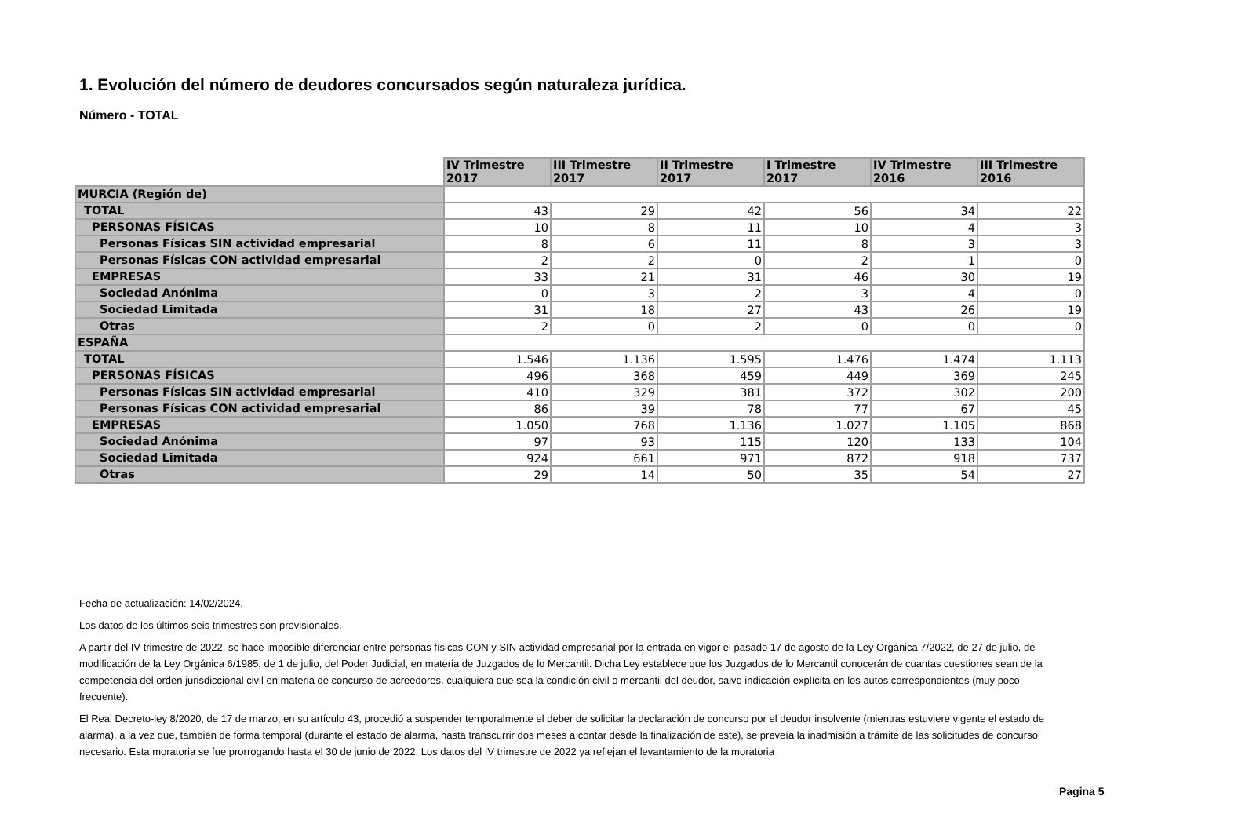1. Evolución del número de deudores concursados según naturaleza jurídica.
Número - TOTAL
| | IV Trimestre 2017 | III Trimestre 2017 | II Trimestre 2017 | I Trimestre 2017 | IV Trimestre 2016 | III Trimestre 2016 |
| MURCIA (Región de) | | | | | | |
| TOTAL | 43 | 29 | 42 | 56 | 34 | 22 |
| PERSONAS FÍSICAS | 10 | 8 | 11 | 10 | 4 | 3 |
| Personas Físicas SIN actividad empresarial | 8 | 6 | 11 | 8 | 3 | 3 |
| Personas Físicas CON actividad empresarial | 2 | 2 | 0 | 2 | 1 | 0 |
| EMPRESAS | 33 | 21 | 31 | 46 | 30 | 19 |
| Sociedad Anónima | 0 | 3 | 2 | 3 | 4 | 0 |
| Sociedad Limitada | 31 | 18 | 27 | 43 | 26 | 19 |
| Otras | 2 | 0 | 2 | 0 | 0 | 0 |
| ESPAÑA | | | | | | |
| TOTAL | 1.546 | 1.136 | 1.595 | 1.476 | 1.474 | 1.113 |
| PERSONAS FÍSICAS | 496 | 368 | 459 | 449 | 369 | 245 |
| Personas Físicas SIN actividad empresarial | 410 | 329 | 381 | 372 | 302 | 200 |
| Personas Físicas CON actividad empresarial | 86 | 39 | 78 | 77 | 67 | 45 |
| EMPRESAS | 1.050 | 768 | 1.136 | 1.027 | 1.105 | 868 |
| Sociedad Anónima | 97 | 93 | 115 | 120 | 133 | 104 |
| Sociedad Limitada | 924 | 661 | 971 | 872 | 918 | 737 |
| Otras | 29 | 14 | 50 | 35 | 54 | 27 |
Fecha de actualización: 14/02/2024.
Los datos de los últimos seis trimestres son provisionales.
A partir del IV trimestre de 2022, se hace imposible diferenciar entre personas físicas CON y SIN actividad empresarial por la entrada en vigor el pasado 17 de agosto de la Ley Orgánica 7/2022, de 27 de julio, de modificación de la Ley Orgánica 6/1985, de 1 de julio, del Poder Judicial, en materia de Juzgados de lo Mercantil. Dicha Ley establece que los Juzgados de lo Mercantil conocerán de cuantas cuestiones sean de la competencia del orden jurisdiccional civil en materia de concurso de acreedores, cualquiera que sea la condición civil o mercantil del deudor, salvo indicación explícita en los autos correspondientes (muy poco frecuente).
El Real Decreto-ley 8/2020, de 17 de marzo, en su artículo 43, procedió a suspender temporalmente el deber de solicitar la declaración de concurso por el deudor insolvente (mientras estuviere vigente el estado de alarma), a la vez que, también de forma temporal (durante el estado de alarma, hasta transcurrir dos meses a contar desde la finalización de este), se preveía la inadmisión a trámite de las solicitudes de concurso necesario. Esta moratoria se fue prorrogando hasta el 30 de junio de 2022. Los datos del IV trimestre de 2022 ya reflejan el levantamiento de la moratoria
Pagina 5